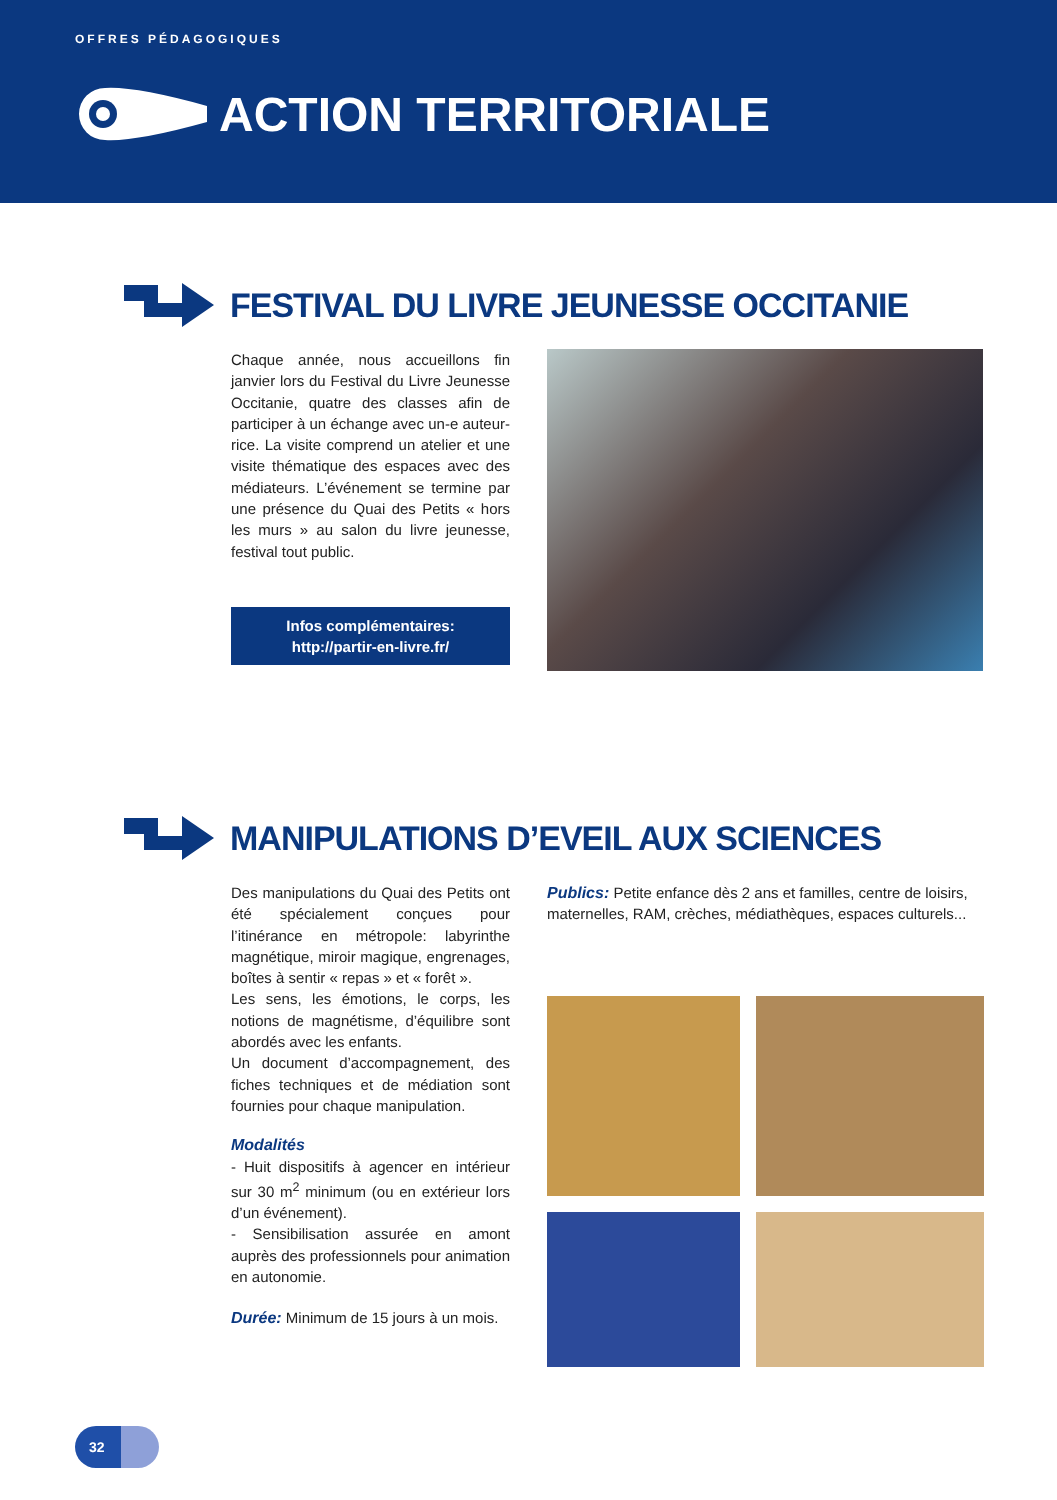OFFRES PÉDAGOGIQUES
ACTION TERRITORIALE
FESTIVAL DU LIVRE JEUNESSE OCCITANIE
Chaque année, nous accueillons fin janvier lors du Festival du Livre Jeunesse Occitanie, quatre des classes afin de participer à un échange avec un-e auteur-rice. La visite comprend un atelier et une visite thématique des espaces avec des médiateurs. L’événement se termine par une présence du Quai des Petits « hors les murs » au salon du livre jeunesse, festival tout public.
Infos complémentaires:
http://partir-en-livre.fr/
MANIPULATIONS D’EVEIL AUX SCIENCES
Des manipulations du Quai des Petits ont été spécialement conçues pour l’itinérance en métropole: labyrinthe magnétique, miroir magique, engrenages, boîtes à sentir « repas » et « forêt ».
Les sens, les émotions, le corps, les notions de magnétisme, d’équilibre sont abordés avec les enfants.
Un document d’accompagnement, des fiches techniques et de médiation sont fournies pour chaque manipulation.
Modalités
- Huit dispositifs à agencer en intérieur sur 30 m<sup>2</sup> minimum (ou en extérieur lors d’un événement).
- Sensibilisation assurée en amont auprès des professionnels pour animation en autonomie.
Durée: Minimum de 15 jours à un mois.
Publics: Petite enfance dès 2 ans et familles, centre de loisirs, maternelles, RAM, crèches, médiathèques, espaces culturels...
32